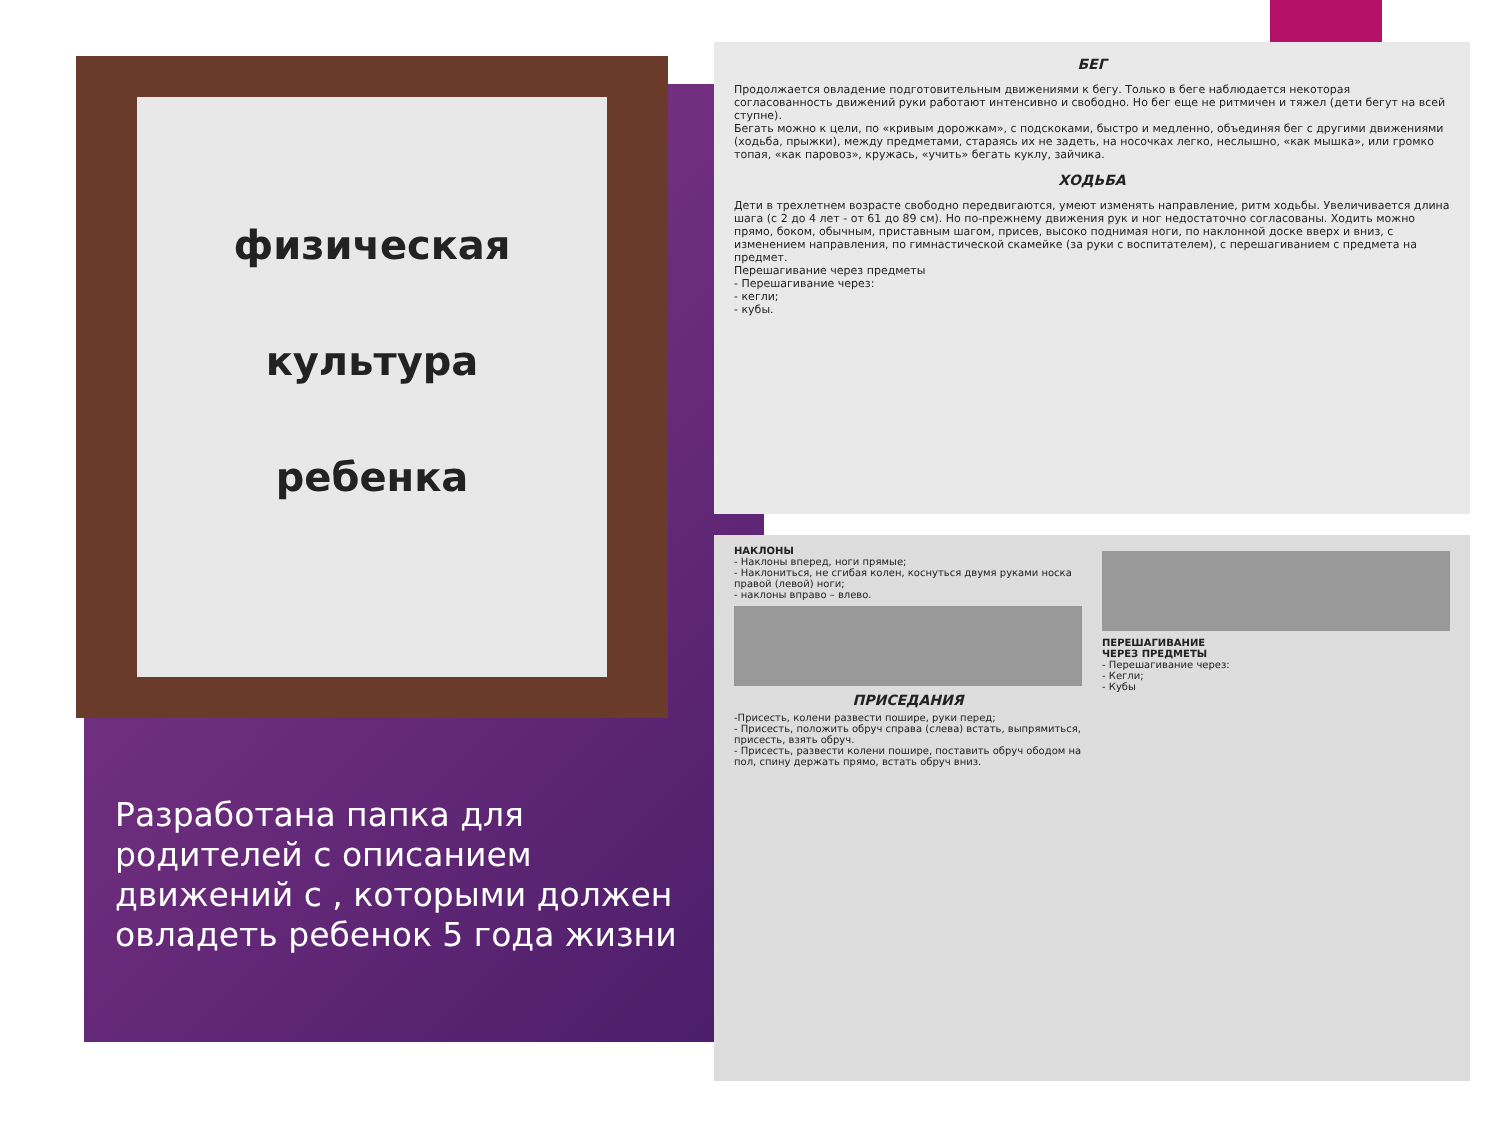физическая
культура
ребенка
БЕГ
Продолжается овладение подготовительным движениями к бегу. Только в беге наблюдается некоторая согласованность движений руки работают интенсивно и свободно. Но бег еще не ритмичен и тяжел (дети бегут на всей ступне).
Бегать можно к цели, по «кривым дорожкам», с подскоками, быстро и медленно, объединяя бег с другими движениями (ходьба, прыжки), между предметами, стараясь их не задеть, на носочках легко, неслышно, «как мышка», или громко топая, «как паровоз», кружась, «учить» бегать куклу, зайчика.
ХОДЬБА
Дети в трехлетнем возрасте свободно передвигаются, умеют изменять направление, ритм ходьбы. Увеличивается длина шага (с 2 до 4 лет - от 61 до 89 см). Но по-прежнему движения рук и ног недостаточно согласованы. Ходить можно прямо, боком, обычным, приставным шагом, присев, высоко поднимая ноги, по наклонной доске вверх и вниз, с изменением направления, по гимнастической скамейке (за руки с воспитателем), с перешагиванием с предмета на предмет.
Перешагивание через предметы
- Перешагивание через:
- кегли;
- кубы.
НАКЛОНЫ
- Наклоны вперед, ноги прямые;
- Наклониться, не сгибая колен, коснуться двумя руками носка правой (левой) ноги;
- наклоны вправо – влево.
ПРИСЕДАНИЯ
-Присесть, колени развести пошире, руки перед;
- Присесть, положить обруч справа (слева) встать, выпрямиться, присесть, взять обруч.
- Присесть, развести колени пошире, поставить обруч ободом на пол, спину держать прямо, встать обруч вниз.
ПЕРЕШАГИВАНИЕ
ЧЕРЕЗ ПРЕДМЕТЫ
- Перешагивание через:
- Кегли;
- Кубы
Разработана папка для родителей с описанием движений с , которыми должен овладеть ребенок 5 года жизни